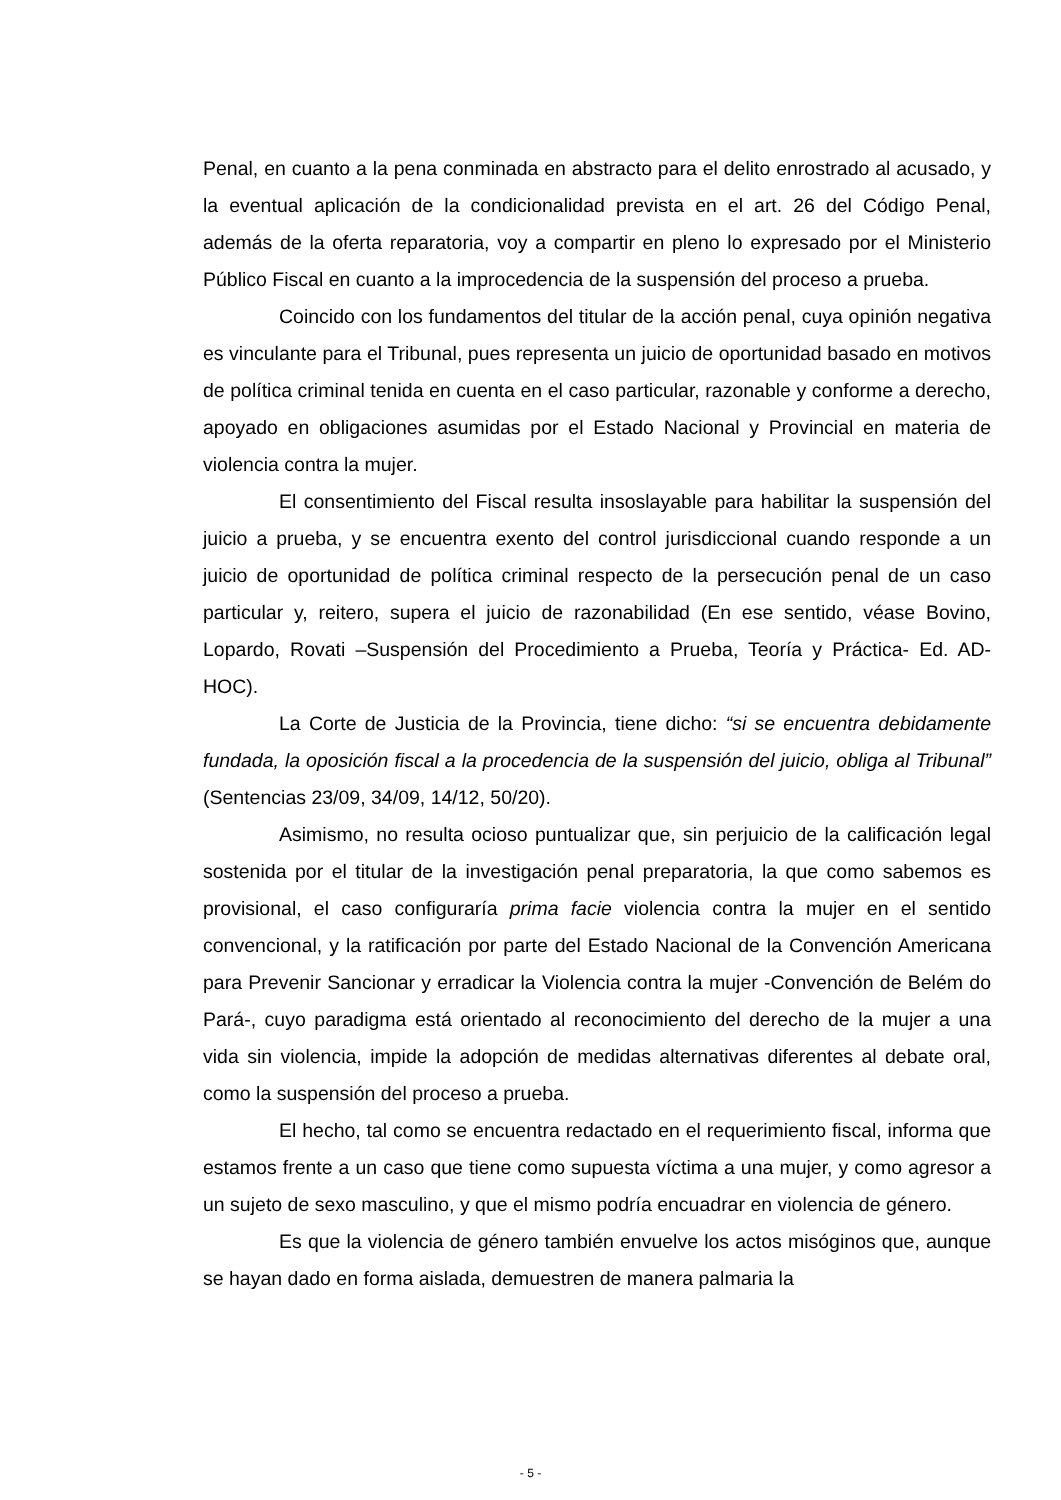Penal, en cuanto a la pena conminada en abstracto para el delito enrostrado al acusado, y la eventual aplicación de la condicionalidad prevista en el art. 26 del Código Penal, además de la oferta reparatoria, voy a compartir en pleno lo expresado por el Ministerio Público Fiscal en cuanto a la improcedencia de la suspensión del proceso a prueba.
Coincido con los fundamentos del titular de la acción penal, cuya opinión negativa es vinculante para el Tribunal, pues representa un juicio de oportunidad basado en motivos de política criminal tenida en cuenta en el caso particular, razonable y conforme a derecho, apoyado en obligaciones asumidas por el Estado Nacional y Provincial en materia de violencia contra la mujer.
El consentimiento del Fiscal resulta insoslayable para habilitar la suspensión del juicio a prueba, y se encuentra exento del control jurisdiccional cuando responde a un juicio de oportunidad de política criminal respecto de la persecución penal de un caso particular y, reitero, supera el juicio de razonabilidad (En ese sentido, véase Bovino, Lopardo, Rovati –Suspensión del Procedimiento a Prueba, Teoría y Práctica- Ed. AD-HOC).
La Corte de Justicia de la Provincia, tiene dicho: “si se encuentra debidamente fundada, la oposición fiscal a la procedencia de la suspensión del juicio, obliga al Tribunal” (Sentencias 23/09, 34/09, 14/12, 50/20).
Asimismo, no resulta ocioso puntualizar que, sin perjuicio de la calificación legal sostenida por el titular de la investigación penal preparatoria, la que como sabemos es provisional, el caso configuraría prima facie violencia contra la mujer en el sentido convencional, y la ratificación por parte del Estado Nacional de la Convención Americana para Prevenir Sancionar y erradicar la Violencia contra la mujer -Convención de Belém do Pará-, cuyo paradigma está orientado al reconocimiento del derecho de la mujer a una vida sin violencia, impide la adopción de medidas alternativas diferentes al debate oral, como la suspensión del proceso a prueba.
El hecho, tal como se encuentra redactado en el requerimiento fiscal, informa que estamos frente a un caso que tiene como supuesta víctima a una mujer, y como agresor a un sujeto de sexo masculino, y que el mismo podría encuadrar en violencia de género.
Es que la violencia de género también envuelve los actos misóginos que, aunque se hayan dado en forma aislada, demuestren de manera palmaria la
- 5 -